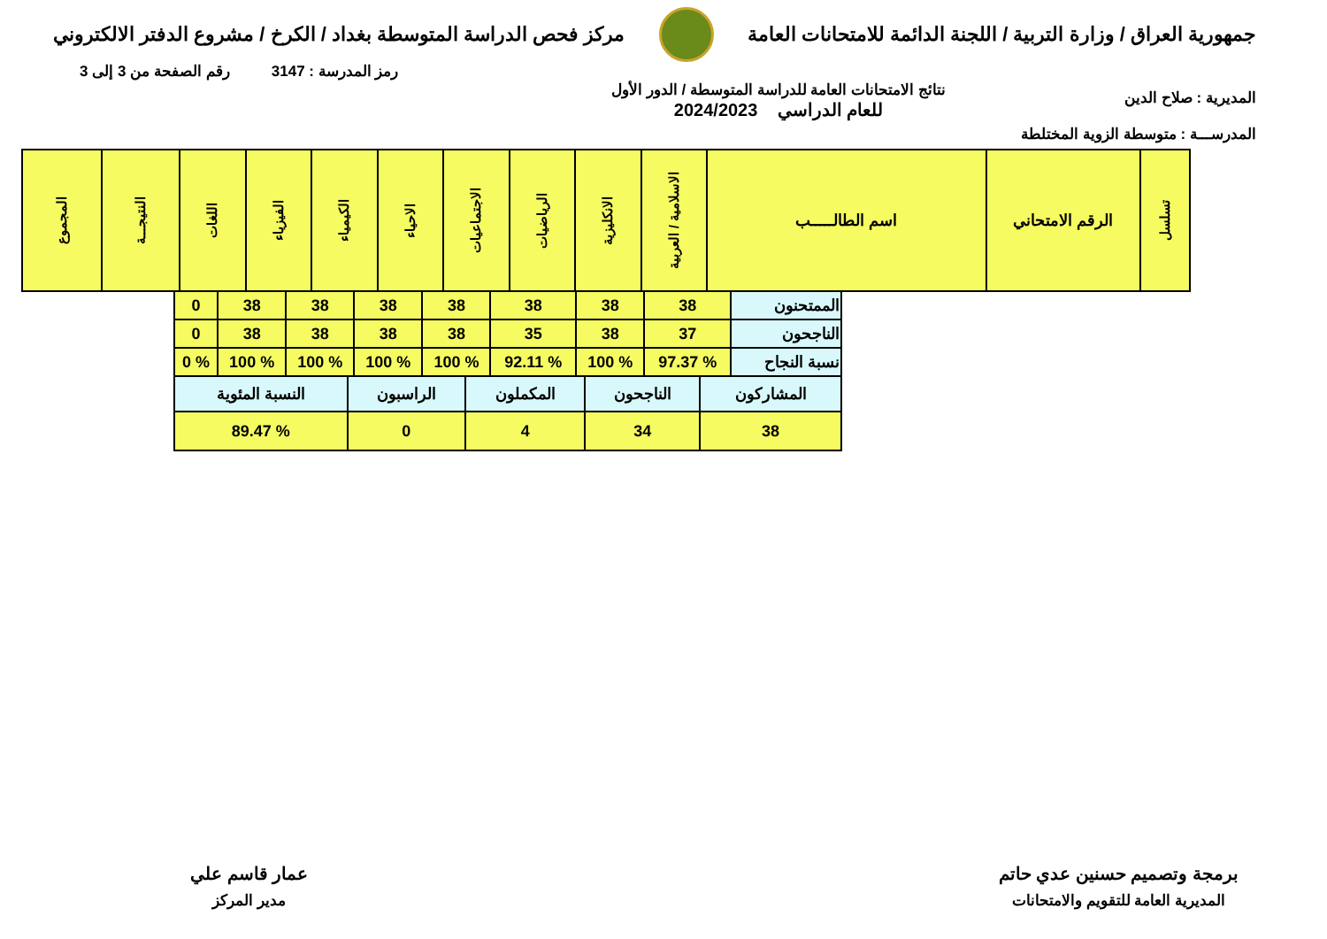جمهورية العراق / وزارة التربية / اللجنة الدائمة للامتحانات العامة
مركز فحص الدراسة المتوسطة بغداد / الكرخ / مشروع الدفتر الالكتروني
رمز المدرسة : 3147 رقم الصفحة من 3 إلى 3
المديرية : صلاح الدين
المدرســـة : متوسطة الزوية المختلطة
نتائج الامتحانات العامة للدراسة المتوسطة / الدور الأول
للعام الدراسي 2024/2023
| تسلسل | الرقم الامتحاني | اسم الطالـــــب | الاسلامية / العربية | الانكليزية | الرياضيات | الاجتماعيات | الاحياء | الكيمياء | الفيزياء | اللغات | النتيجـــة | المجموع |
| الممتحنون | 38 | 38 | 38 | 38 | 38 | 38 | 38 | 0 |
| الناجحون | 37 | 38 | 35 | 38 | 38 | 38 | 38 | 0 |
| نسبة النجاح | % 97.37 | % 100 | % 92.11 | % 100 | % 100 | % 100 | % 100 | % 0 |
| المشاركون | الناجحون | المكملون | الراسبون | النسبة المئوية |
| 38 | 34 | 4 | 0 | % 89.47 |
برمجة وتصميم حسنين عدي حاتم
المديرية العامة للتقويم والامتحانات
عمار قاسم علي
مدير المركز